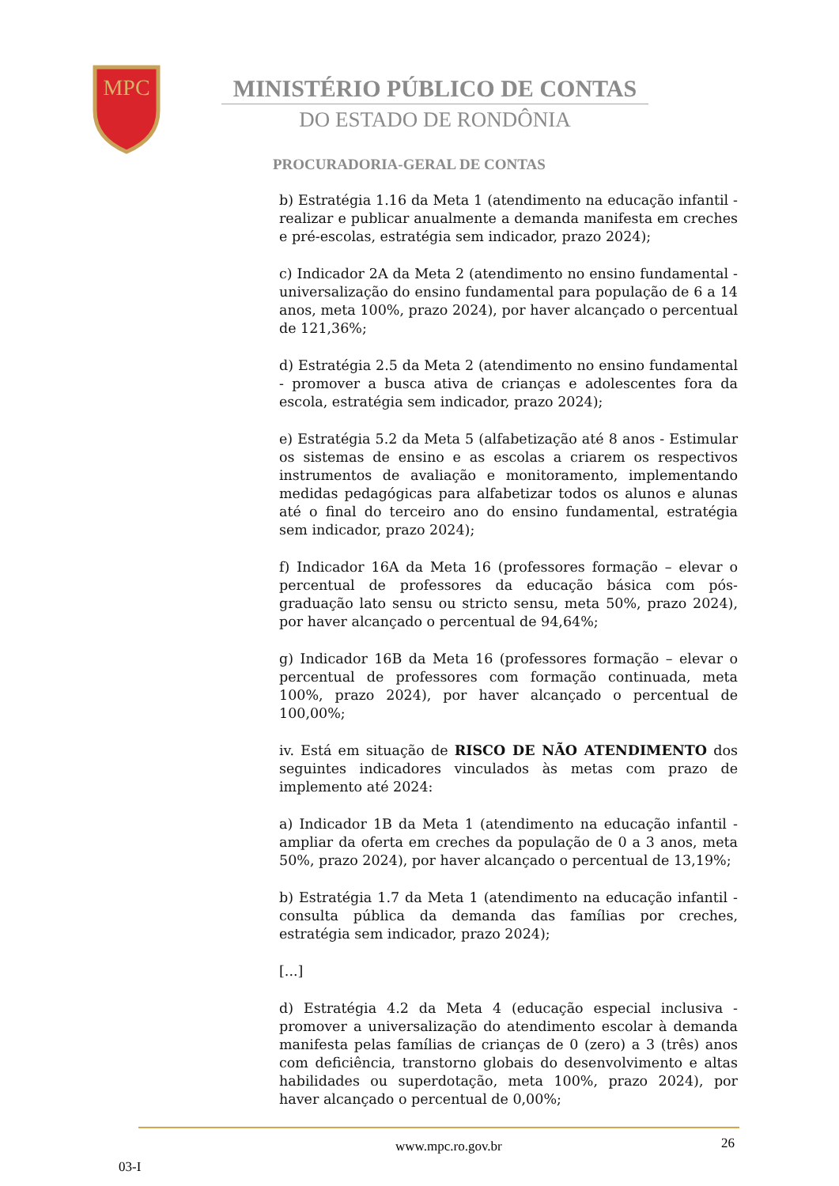MPC
MINISTÉRIO PÚBLICO DE CONTAS
DO ESTADO DE RONDÔNIA
PROCURADORIA-GERAL DE CONTAS
b) Estratégia 1.16 da Meta 1 (atendimento na educação infantil - realizar e publicar anualmente a demanda manifesta em creches e pré-escolas, estratégia sem indicador, prazo 2024);
c) Indicador 2A da Meta 2 (atendimento no ensino fundamental - universalização do ensino fundamental para população de 6 a 14 anos, meta 100%, prazo 2024), por haver alcançado o percentual de 121,36%;
d) Estratégia 2.5 da Meta 2 (atendimento no ensino fundamental - promover a busca ativa de crianças e adolescentes fora da escola, estratégia sem indicador, prazo 2024);
e) Estratégia 5.2 da Meta 5 (alfabetização até 8 anos - Estimular os sistemas de ensino e as escolas a criarem os respectivos instrumentos de avaliação e monitoramento, implementando medidas pedagógicas para alfabetizar todos os alunos e alunas até o final do terceiro ano do ensino fundamental, estratégia sem indicador, prazo 2024);
f) Indicador 16A da Meta 16 (professores formação – elevar o percentual de professores da educação básica com pós-graduação lato sensu ou stricto sensu, meta 50%, prazo 2024), por haver alcançado o percentual de 94,64%;
g) Indicador 16B da Meta 16 (professores formação – elevar o percentual de professores com formação continuada, meta 100%, prazo 2024), por haver alcançado o percentual de 100,00%;
iv. Está em situação de RISCO DE NÃO ATENDIMENTO dos seguintes indicadores vinculados às metas com prazo de implemento até 2024:
a) Indicador 1B da Meta 1 (atendimento na educação infantil - ampliar da oferta em creches da população de 0 a 3 anos, meta 50%, prazo 2024), por haver alcançado o percentual de 13,19%;
b) Estratégia 1.7 da Meta 1 (atendimento na educação infantil - consulta pública da demanda das famílias por creches, estratégia sem indicador, prazo 2024);
[...]
d) Estratégia 4.2 da Meta 4 (educação especial inclusiva - promover a universalização do atendimento escolar à demanda manifesta pelas famílias de crianças de 0 (zero) a 3 (três) anos com deficiência, transtorno globais do desenvolvimento e altas habilidades ou superdotação, meta 100%, prazo 2024), por haver alcançado o percentual de 0,00%;
www.mpc.ro.gov.br 26
03-I